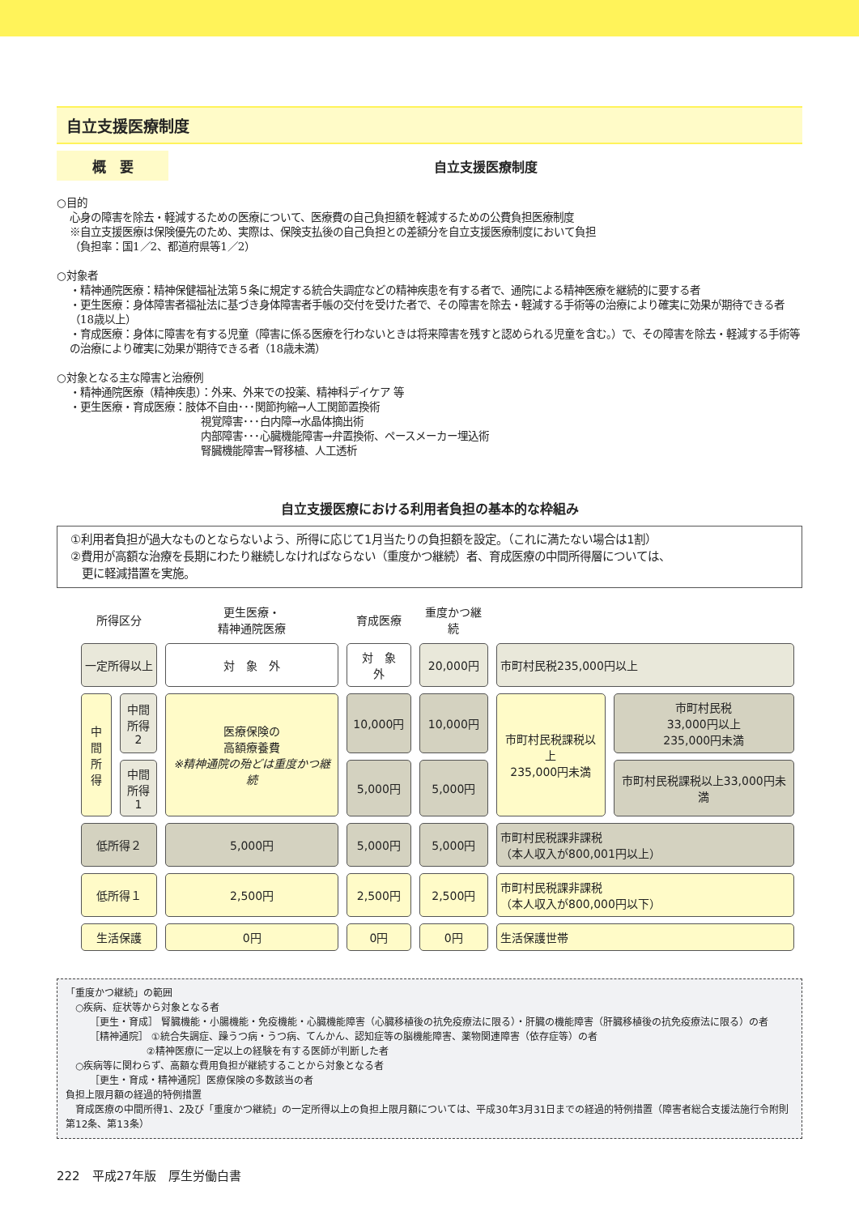自立支援医療制度
概　要
自立支援医療制度
○目的
心身の障害を除去・軽減するための医療について、医療費の自己負担額を軽減するための公費負担医療制度
※自立支援医療は保険優先のため、実際は、保険支払後の自己負担との差額分を自立支援医療制度において負担
（負担率：国1／2、都道府県等1／2）
○対象者
・精神通院医療：精神保健福祉法第５条に規定する統合失調症などの精神疾患を有する者で、通院による精神医療を継続的に要する者
・更生医療：身体障害者福祉法に基づき身体障害者手帳の交付を受けた者で、その障害を除去・軽減する手術等の治療により確実に効果が期待できる者（18歳以上）
・育成医療：身体に障害を有する児童（障害に係る医療を行わないときは将来障害を残すと認められる児童を含む。）で、その障害を除去・軽減する手術等の治療により確実に効果が期待できる者（18歳未満）
○対象となる主な障害と治療例
・精神通院医療（精神疾患）：外来、外来での投薬、精神科デイケア 等
・更生医療・育成医療：肢体不自由･･･関節拘縮→人工関節置換術
視覚障害･･･白内障→水晶体摘出術
内部障害･･･心臓機能障害→弁置換術、ペースメーカー埋込術
腎臓機能障害→腎移植、人工透析
自立支援医療における利用者負担の基本的な枠組み
①利用者負担が過大なものとならないよう、所得に応じて1月当たりの負担額を設定。（これに満たない場合は1割）
②費用が高額な治療を長期にわたり継続しなければならない（重度かつ継続）者、育成医療の中間所得層については、
　更に軽減措置を実施。
| 所得区分 | | 更生医療・ 精神通院医療 | 育成医療 | 重度かつ継続 | | |
| --- | --- | --- | --- | --- | --- | --- |
| 一定所得以上 | | 対 象 外 | 対 象 外 | 20,000円 | 市町村民税235,000円以上 | |
| 中間 所得 | 中間 所得2 | 医療保険の 高額療養費 ※精神通院の殆どは重度かつ継続 | 10,000円 | 10,000円 | 市町村民税課税以上 235,000円未満 | 市町村民税 33,000円以上 235,000円未満 |
| | 中間 所得1 | | 5,000円 | 5,000円 | | 市町村民税課税以上33,000円未満 |
| 低所得２ | | 5,000円 | 5,000円 | 5,000円 | 市町村民税課非課税 （本人収入が800,001円以上） | |
| 低所得１ | | 2,500円 | 2,500円 | 2,500円 | 市町村民税課非課税 （本人収入が800,000円以下） | |
| 生活保護 | | 0円 | 0円 | 0円 | 生活保護世帯 | |
「重度かつ継続」の範囲
　○疾病、症状等から対象となる者
　　　［更生・育成］ 腎臓機能・小腸機能・免疫機能・心臓機能障害（心臓移植後の抗免疫療法に限る）・肝臓の機能障害（肝臓移植後の抗免疫療法に限る）の者
　　　［精神通院］ ①統合失調症、躁うつ病・うつ病、てんかん、認知症等の脳機能障害、薬物関連障害（依存症等）の者
　　　　　　　　 ②精神医療に一定以上の経験を有する医師が判断した者
　○疾病等に関わらず、高額な費用負担が継続することから対象となる者
　　　［更生・育成・精神通院］医療保険の多数該当の者
負担上限月額の経過的特例措置
　育成医療の中間所得1、2及び「重度かつ継続」の一定所得以上の負担上限月額については、平成30年3月31日までの経過的特例措置（障害者総合支援法施行令附則第12条、第13条）
222　平成27年版　厚生労働白書